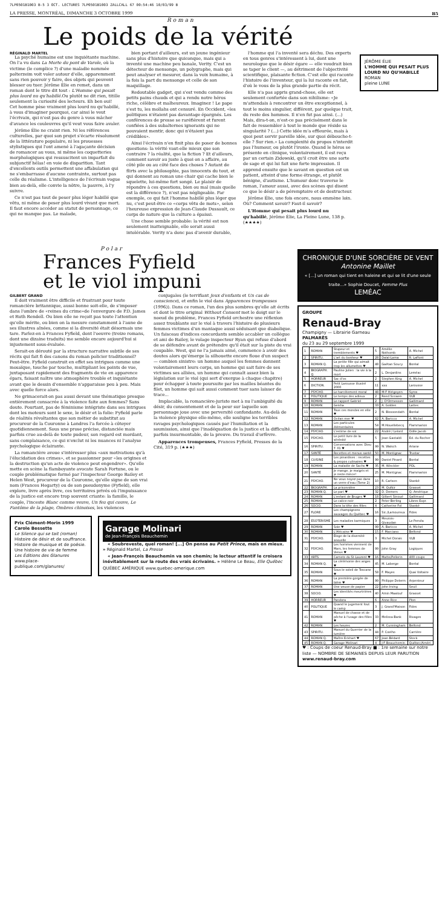7LP0501B1003 B-5 3 OCT. LECTURES 7LP0501B1003 ZALLCALL 67 00:54:46 10/03/99 B
LA PRESSE, MONTRÉAL, DIMANCHE 3 OCTOBRE 1999 B5
Roman
Le poids de la vérité
RÉGINALD MARTEL
La psyché humaine est une inquiétante machine. On l'a vu dans La Morte du pont de Varole, où la victime (le complice ?) d'une maladie nommée polterzeim voit voler autour d'elle, apparemment sans rien pouvoir y faire, des objets qui peuvent blesser ou tuer. Jérôme Élie en remet, dans un roman dont le titre dit tout : L'Homme qui pesait plus lourd nu qu'habillé. Ou plutôt ne dit rien, titille seulement la curiosité des lecteurs. Eh ben oui! Cet homme pèse vraiment plus lourd nu qu'habillé, à vous d'imaginer pourquoi, car ainsi le veut l'écrivain, qui n'est pas du genre à vous mâcher d'avance les couleuvres qu'il veut vous faire avaler.
Jérôme Élie ne craint rien. Ni les références culturelles, par quoi son projet s'écarte résolument de la littérature populaire, ni les prouesses stylistiques qui l'ont amené à l'agaçante décision de romancer au vous, ni même les coquetteries morphologiques qui ressuscitent un imparfait du subjonctif hélas! en voie de disparition. Tant d'excellents outils permettent une affabulation qui ne s'embarrasse d'aucune contrainte, surtout pas celle du réalisme. L'intelligence de l'écrivain vogue bien au-delà, elle convie la nôtre, la pauvre, à l'y suivre.
Ce n'est pas tout de peser plus léger habillé que vêtu, ni même de peser plus lourd vivant que mort. Il faut encore accéder au statut de personnage, ce qui ne manque pas. Le malade,
bien portant d'ailleurs, est un jeune ingénieur sans plus d'histoire que quiconque, mais qui a inventé une machine peu banale, Verity. C'est un détecteur de mensonge, un polygraphe, mais qui peut analyser et mesurer, dans la voix humaine, à la fois la part du mensonge et celle de son maquillage.
Redoutable gadget, qui s'est vendu comme des petits pains chauds et qui a rendu notre héros riche, célèbre et malheureux. Imaginez ! Le pape s'est tu, les mollahs ont censuré. En Occident, «les politiques n'étaient pas davantage épargnés. Les conférences de presse se raréfièrent et furent confiées à des subalternes ignorants qui ne pouvaient mentir, donc qui n'étaient pas crédibles».
Ainsi l'écrivain n'en finit plus de poser de bonnes questions: la vérité vaut-elle mieux que son contraire ? la réalité, que la fiction ? Et d'ailleurs, comment savoir au juste à quoi on a affaire, au côté pile ou au côté face des choses ? Autant de flirts avec la philosophie, pas innocents du tout, et qui donnent au roman une chair qui cache bien le squelette, lui-même fort songé. Le plaisir de répondre à ces questions, bien ou mal (mais quelle est la différence ?), n'est pas négligeable. Par exemple, ce qui fait l'homme habillé plus léger que nu, c'est peut-être ce «corps vêtu de mots», selon l'heureuse expression de Jean-Claude Dussault, ce corps de nature que la culture a épaissi.
Une chose semble probable: la vérité est non seulement inatteignable, elle serait aussi intolérable. Verity n'a donc pas d'avenir durable,
l'homme qui l'a inventé sera déchu. Des experts en tous genres s'intéressent à lui, dont une neurologue que le désir égare — elle voudrait bien se taper le client —, au détriment de l'objectivité scientifique, plaisante fiction. C'est elle qui raconte l'histoire de l'inventeur, qui la lui raconte en fait, d'où le vous de la plus grande partie du récit.
Elle n'a pas appris grand-chose, elle est seulement confortée dans son nihilisme: «Je m'attendais à rencontrer un être exceptionnel, à tout le moins singulier, différent, par quelque trait, du reste des hommes. Il n'en fut pas ainsi. (...) Mais, dira-t-on, n'est-ce pas précisément dans le fait de ressembler à tout le monde que réside sa singularité ? (...) Cette idée m'a effleurée, mais à quoi peut servir pareille idée, sur quoi débouche-t-elle ? Sur rien.» La complexité du propos n'interdit pas l'humour, ou plutôt l'ironie. Quand le héros se présente en clinique, volontairement, il est reçu par un certain Zidowski, qu'il croit être une sorte de sage et qui lui fait une forte impression. Il apprend ensuite que le savant en question est un patient, atteint d'une forme étrange, et plutôt bénigne, d'autisme. L'humour donc traverse le roman, l'amour aussi, avec des scènes qui disent ce que le désir a de péremptoire et de destructeur.
Jérôme Élie, une fois encore, nous emmène loin. Où? Comment savoir? Faut-il savoir?
L'Homme qui pesait plus lourd nu qu'habillé, Jérôme Élie, La Pleine Lune, 138 p. (★★★★)
JÉRÔME ÉLIE
L'HOMME QUI PESAIT PLUS LOURD NU QU'HABILLÉ
ROMAN
pleine LUNE
Polar
Frances Fyfield
et le viol impuni
GILBERT GRAND
Il doit vraiment être difficile et frustrant pour toute romancière britannique, aussi bonne soit-elle, de s'imposer dans l'ombre de «reines du crime»de l'envergure de P.D. James et Ruth Rendell. Ou bien elle ne reçoit pas toute l'attention qu'elle mérite, ou bien on la mesure constamment à l'aune de ses illustres aînées, comme si la diversité était désormais une tare. Parlez-en à Frances Fyfield, dont l'oeuvre (treize romans, dont une dizaine traduits) me semble encore aujourd'hui si injustement sous-évaluée.
Serait-on dérouté par la structure narrative subtile de ses récits qui fait fi des canons du roman policier traditionnel? Peut-être. Fyfield construit en effet ses intrigues comme une mosaïque, touche par touche, multipliant les points de vue, juxtaposant rapidement des fragments de vie en apparence épars, faisant naître une atmosphère trouble et inquiétante avant que le dessin d'ensemble n'apparaisse peu à peu. Mais avec quelle force alors.
Ne grimacerait-on pas aussi devant une thématique presque entièrement consacrée à la violence faite aux femmes? Sans doute. Pourtant, pas de féminisme intégriste dans ses intrigues dont les moteurs sont le sexe, le désir et la folie: Fyfield parle de réalités révoltantes que son métier de substitut au procureur de la Couronne à Londres l'a forcée à côtoyer quotidiennement. Sous une prose précise, distanciée mais parfois crue au-delà de toute pudeur, son regard est mordant, sans complaisance, ce qui n'exclut ni les nuances ni l'analyse psychologique éclairante.
La romancière avoue s'intéresser plus «aux motivations qu'à l'élucidation des crimes», et se passionner pour «les origines et la destruction qu'un acte de violence peut engendrer». Qu'elle mette en scène la flamboyante avocate Sarah Fortune, ou le couple problématique formé par l'inspecteur George Bailey et Helen West, procureur de la Couronne, qu'elle signe de son vrai nom (Frances Hegarty) ou de son pseudonyme (Fyfield), elle explore, livre après livre, ces territoires privés où l'impuissance de la justice est encore trop souvent criante: la famille, le couple, l'inceste Blanc comme veuve, Un feu qui couve, Le Fantôme de la plage, Ombres chinoises, les violences
conjugales (le terrifiant Jeux d'enfants et Un cas de conscience), et enfin le viol dans Apparences trompeuses (1996)). Dans ce roman, l'un des plus sombres qu'elle ait écrits et dont le titre original Without Consent met le doigt sur le noeud du problème, Frances Fyfield orchestre une réflexion assez troublante sur le viol à travers l'histoire de plusieurs femmes victimes d'un maniaque aussi séduisant que diabolique. Un faisceau d'indices concordants semble accabler un collègue et ami de Bailey, le volage inspecteur Ryan qui refuse d'abord de se défendre avant de prétendre qu'il était sur la piste du vrai coupable. West, qui ne l'a jamais aimé, commence à avoir des doutes alors qu'émerge la silhouette encore floue d'un suspect — combien sinistre: un homme auquel les femmes donnent volontairement leurs corps, un homme qui sait faire de ses victimes ses alliées, un homme qui connaît assez bien la législation sur le viol (qui sert d'exergue à chaque chapitre) pour échapper à toute poursuite par les mailles béantes du filet, un homme qui sait aussi comment tuer sans laisser de trace...
Implacable, la romancière-juriste met à nu l'ambiguïté du désir, du consentement et de la peur sur laquelle son personnage joue avec une perversité confondante. Au-delà de la violence physique elle-même, elle souligne les terribles ravages psychologiques causés par l'humiliation et la soumission, ainsi que l'inadéquation de la justice et la difficulté, parfois insurmontable, de la preuve. Du travail d'orfèvre.
Apparences trompeuses, Frances Fyfield, Presses de la Cité, 319 p. (★★★)
Prix Clément-Morin 1999
Carole Bessette
Le Silence qui se tait (roman)
Histoire de désir et de souffrance. Histoire de musique et de poésie. Une histoire de vie de femme
Les Éditions des Glanures
www.place-publique.com/glanures/
Garage Molinari
de Jean-François Beauchemin
« Soubreveste, quel roman! [...] On pense au Petit Prince, mais en mieux. » Réginald Martel, La Presse
« Jean-François Beauchemin va son chemin; le lecteur attentif le croisera inévitablement sur la route des vrais écrivains. » Hélène Le Beau, Elle Québec
QUÉBEC AMÉRIQUE www.quebec-amerique.com
CHRONIQUE D'UNE SORCIÈRE DE VENT
Antonine Maillet
« [...] un roman qui tient en haleine et qui se lit d'une seule traite...» Sophie Doucet, Femme Plus
LEMÉAC
GROUPE
Renaud-Bray
Champigny — Librairie Garneau
PALMARÈS
du 23 au 29 septembre 1999
| 1 | ROMAN | Stupeur et tremblements ♥ | 5 | Amélie Nothomb | A. Michel |
| 2 | SPIRITU. | L'art du bonheur ♥ | 28 | Dalaï-Lama | R. Laffont |
| 3 | ROMAN Q. | La petite fille qui aimait trop les allumettes ♥ | 48 | Gaëtan Soucy | Boréal |
| 4 | BIOGRAPH. Q | Pauline Julien : la vie à la mort | 2 | L. Desjardins | Leméac |
| 5 | HORREUR | Sac d'os | 2 | Stephen King | A. Michel |
| 6 | DICTION. | Petit Larousse illustré 2000 | 11 | xxx | Larousse |
| 7 | PSYCHO. | Le harcèlement moral | 48 | M-F Hirigoyen | Syros |
| 8 | POLITIQUE | Le temps des adieux | 2 | Reed Scowen | VLB |
| 9 | ROMAN | Le rapport Gabriel | 2 | J. D'Ormesson | Gallimard |
| 10 | ROMAN | Geisha | 33 | A. Golden | Lattes |
| 11 | ROMAN | Tous ces mondes en elle ♥ | 2 | N. Bissoondath | Boréal |
| 12 | ROMAN | Océan mer ♥ | 82 | A. Baricco | A. Michel |
| 13 | ROMAN | Les particules élémentaires | 54 | M.Houellebecq | Flammarion |
| 14 | PSYCHO. | L'estime de soi | 22 | André / Lelord | Odile Jacob |
| 15 | PSYCHO. | Le petit livre de la sérénité | 5 | Jean Gastaldi | Ed. du Rocher |
| 16 | SPIRITU. | Conversations avec Dieu T. 01 ♥ | 99 | N. Walsch | Ariane |
| 17 | SANTÉ | Recettes et menus santé | 50 | M. Montignac | Trustar |
| 18 | CUISINE | Les pinardises : recettes & propos culinaires ♥ | 99 | Daniel Pinard | Boréal |
| 19 | ROMAN | La maladie de Sachs ♥ | 35 | M. Winckler | POL |
| 20 | SANTÉ | Je mange, je maigris et je reste mince! | 25 | M. Montignac | Flammarion |
| 21 | PSYCHO. | Ne vous noyez pas dans un verre d'eau (Tome 2) | 10 | R. Carlson | Stanké |
| 22 | BIOGRAPH. | La prisonnière | 23 | M. Oufkir | Grasset |
| 23 | ROMAN Q. | Le pari ♥ | 32 | D. Demers | Q.-Amérique |
| 24 | ROMAN | L'enfant de Bruges ♥ | 18 | Gilbert Sinoué | Gallimard |
| 25 | ROMAN | Le calice noir | 2 | Peter Berling | Libres Expr. |
| 26 | SOCIO. | Dans la tête des filles | 4 | Catherine Fol | Stanké |
| 27 | FLORE | Les champignons sauvages du Québec ♥ | 16 | Sic./Lamoureux | Fides |
| 28 | ÉSOTERISME | Les maladies karmiques | 3 | Meurois-Givaudan | Le Perséa |
| 29 | ROMAN | Soie ♥ | 99 | A. Baricco | A. Michel |
| 30 | ROMAN | L'Africaine ♥ | 15 | F. Marciano | Belfond |
| 31 | PSYCHO. | Éloge de la diversité sexuelle | 3 | Michel Dorais | VLB |
| 32 | PSYCHO. | Les hommes viennent de Mars, les femmes de Venus ♥ | 99 | John Gray | Logiques |
| 33 | ARTS | Carnets du St-Laurent ♥ | 16 | Matte/Pellerin | 400 coups |
| 34 | ROMAN Q. | La cérémonie des anges ♥ | 45 | M. Laberge | Boréal |
| 35 | ROMAN | Sous le soleil de Toscane ♥ | 58 | F. Mayes | Quai Voltaire |
| 36 | ROMAN | La première gorgée de bière ♥ | 99 | Philippe Delerm | Arpenteur |
| 37 | ROMAN | Une veuve de papier | 22 | John Irving | Seuil |
| 38 | SOCIO. | Les identités meurtrières ♥ | 40 | Amin Maalouf | Grasset |
| 39 | HORREUR | Pandora | 6 | Anne Rice | Plon |
| 40 | POLITIQUE | Quand le jugement fout le camp | 3 | J. Grand'Maison | Fides |
| 41 | ROMAN | Manuel de chasse et de pêche à l'usage des filles ♥ | 33 | Melissa Bank | Rivages |
| 42 | ROMAN | Les heures | 2 | M. Cunningham | Belfond |
| 43 | SPIRITU. | Manuel du Guerrier de la lumière | 44 | P. Coelho | Carrière |
| 44 | ROMAN Q. | Maître Eckhart ♥ | 67 | Jean Bédard | Stock |
| 45 | ROMAN Q. | Garage Molinari | 4 | J-F Beauchemin | Québec/Améri. |
♥ : Coups de coeur Renaud-Bray ■ : 1re semaine sur notre liste — NOMBRE DE SEMAINES DEPUIS LEUR PARUTION
www.renaud-bray.com